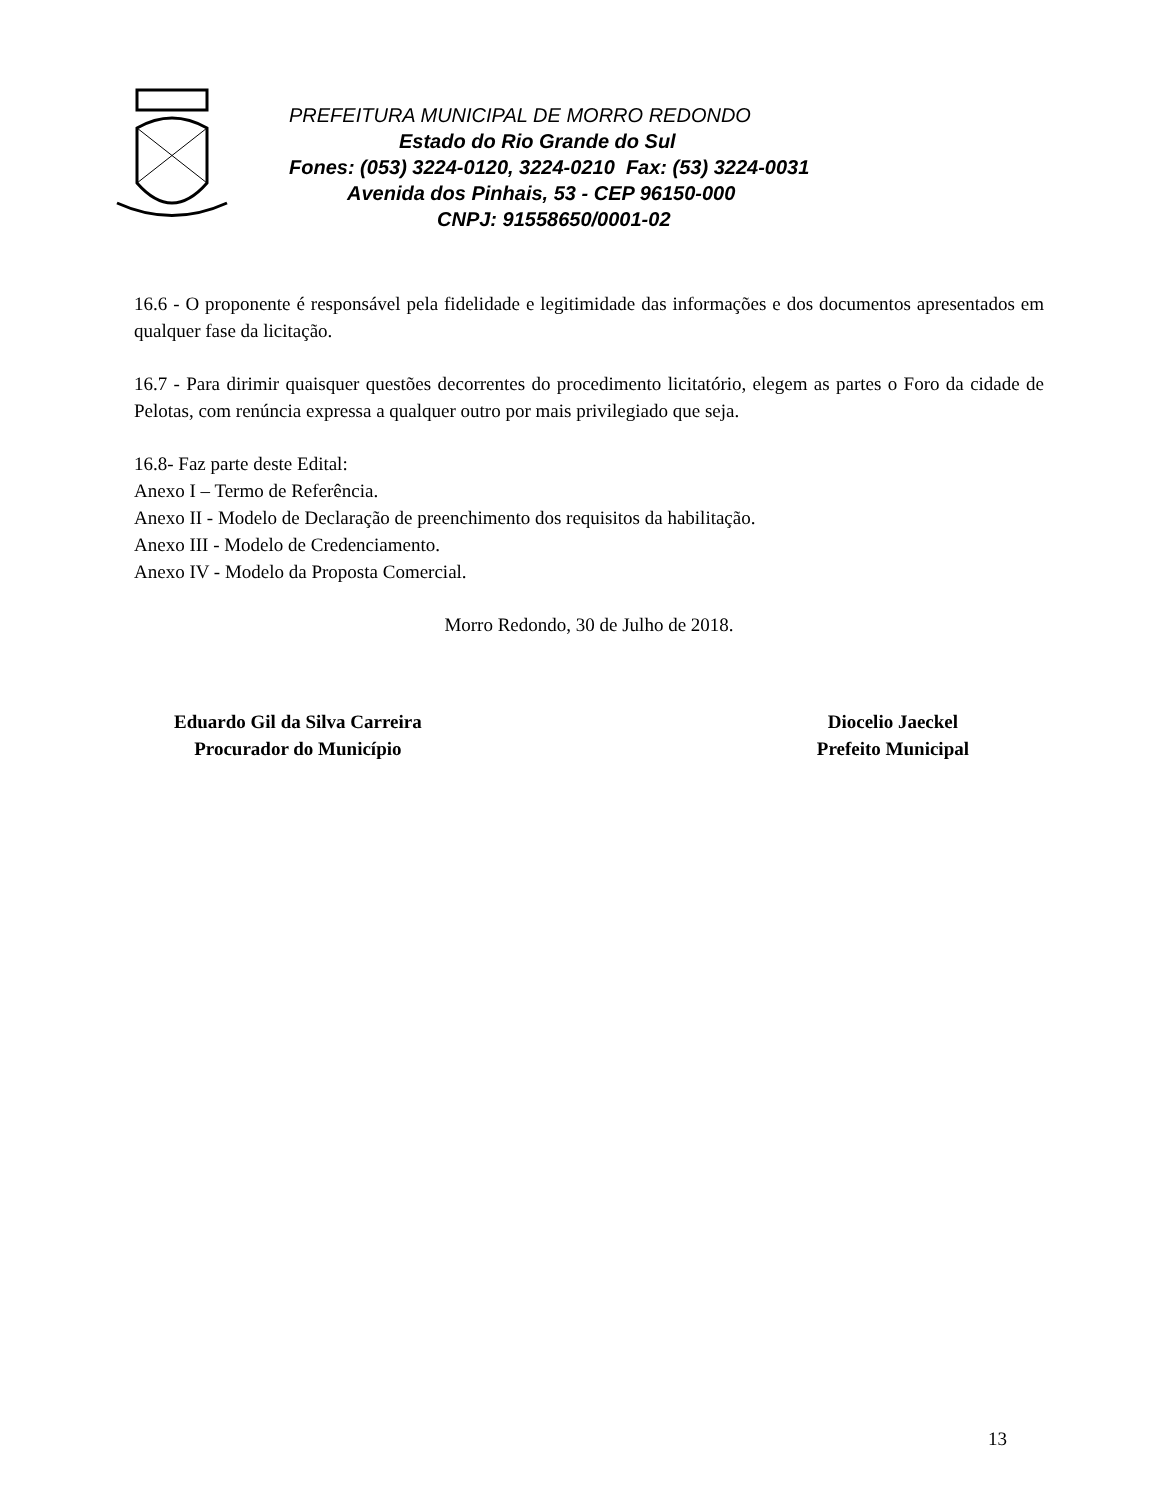PREFEITURA MUNICIPAL DE MORRO REDONDO
Estado do Rio Grande do Sul
Fones: (053) 3224-0120, 3224-0210 Fax: (53) 3224-0031
Avenida dos Pinhais, 53 - CEP 96150-000
CNPJ: 91558650/0001-02
16.6 - O proponente é responsável pela fidelidade e legitimidade das informações e dos documentos apresentados em qualquer fase da licitação.
16.7 - Para dirimir quaisquer questões decorrentes do procedimento licitatório, elegem as partes o Foro da cidade de Pelotas, com renúncia expressa a qualquer outro por mais privilegiado que seja.
16.8- Faz parte deste Edital:
Anexo I – Termo de Referência.
Anexo II - Modelo de Declaração de preenchimento dos requisitos da habilitação.
Anexo III - Modelo de Credenciamento.
Anexo IV - Modelo da Proposta Comercial.
Morro Redondo, 30 de Julho de 2018.
Eduardo Gil da Silva Carreira
Procurador do Município
Diocelio Jaeckel
Prefeito Municipal
13